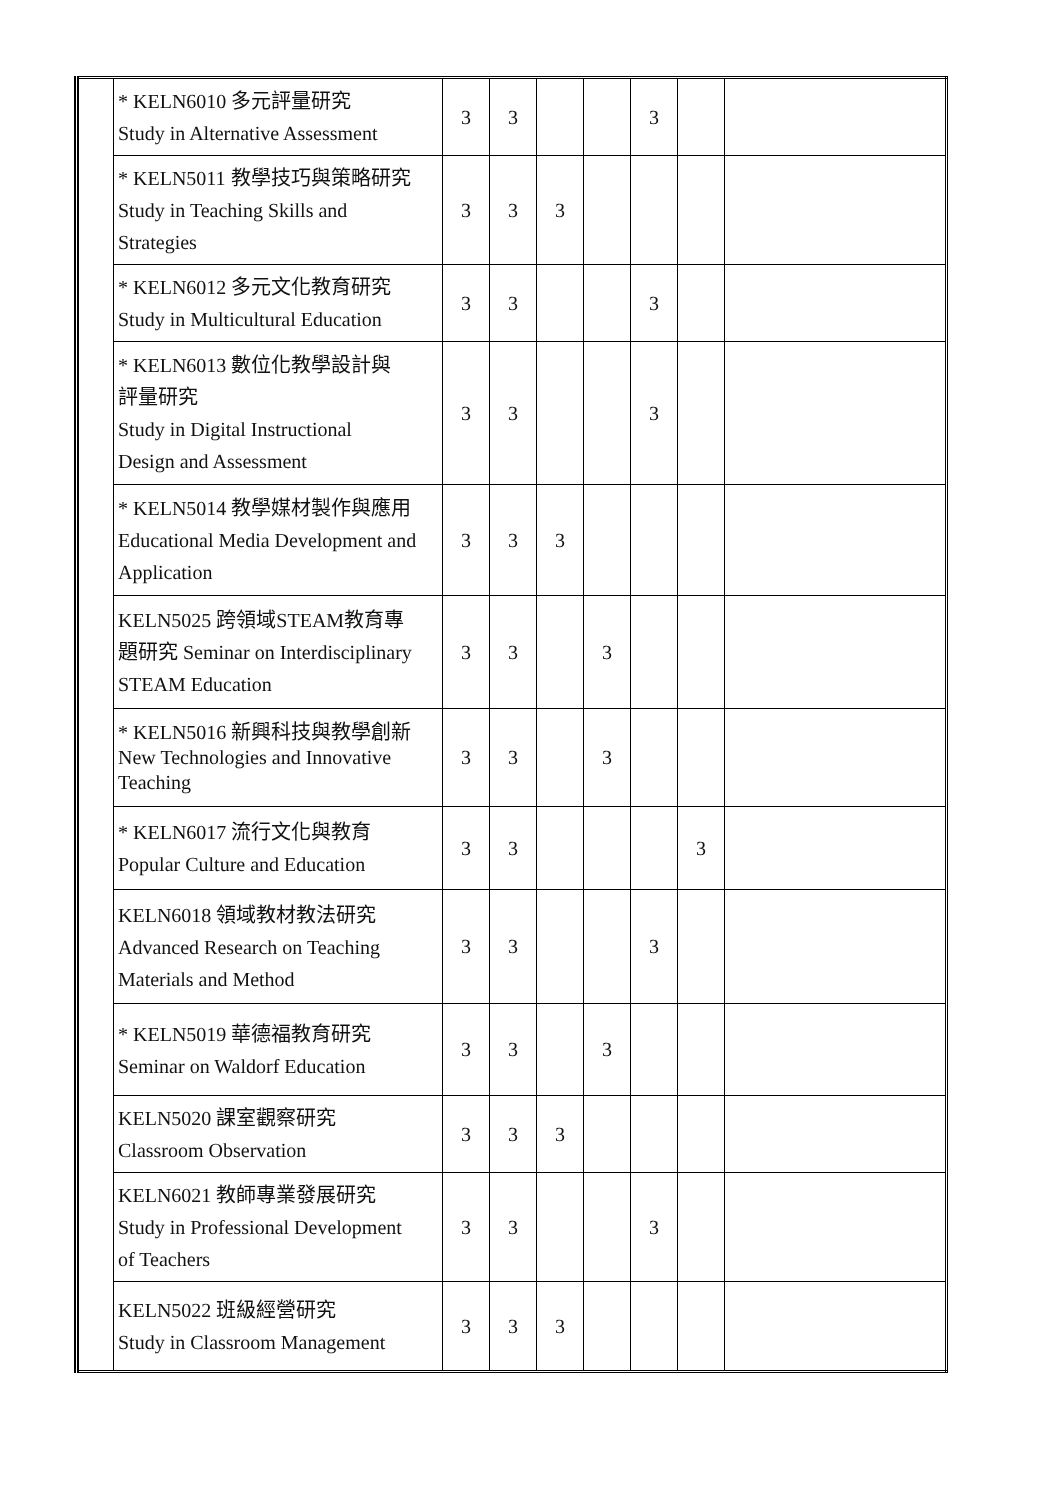| | * KELN6010 多元評量研究 Study in Alternative Assessment | 3 | 3 | | | 3 | | |
| | * KELN5011 教學技巧與策略研究 Study in Teaching Skills and Strategies | 3 | 3 | 3 | | | | |
| | * KELN6012 多元文化教育研究 Study in Multicultural Education | 3 | 3 | | | 3 | | |
| | * KELN6013 數位化教學設計與 評量研究 Study in Digital Instructional Design and Assessment | 3 | 3 | | | 3 | | |
| | * KELN5014 教學媒材製作與應用 Educational Media Development and Application | 3 | 3 | 3 | | | | |
| | KELN5025 跨領域STEAM教育專 題研究 Seminar on Interdisciplinary STEAM Education | 3 | 3 | | 3 | | | |
| | * KELN5016 新興科技與教學創新 New Technologies and Innovative Teaching | 3 | 3 | | 3 | | | |
| | * KELN6017 流行文化與教育 Popular Culture and Education | 3 | 3 | | | | 3 | |
| | KELN6018 領域教材教法研究 Advanced Research on Teaching Materials and Method | 3 | 3 | | | 3 | | |
| | * KELN5019 華德福教育研究 Seminar on Waldorf Education | 3 | 3 | | 3 | | | |
| | KELN5020 課室觀察研究 Classroom Observation | 3 | 3 | 3 | | | | |
| | KELN6021 教師專業發展研究 Study in Professional Development of Teachers | 3 | 3 | | | 3 | | |
| | KELN5022 班級經營研究 Study in Classroom Management | 3 | 3 | 3 | | | | |